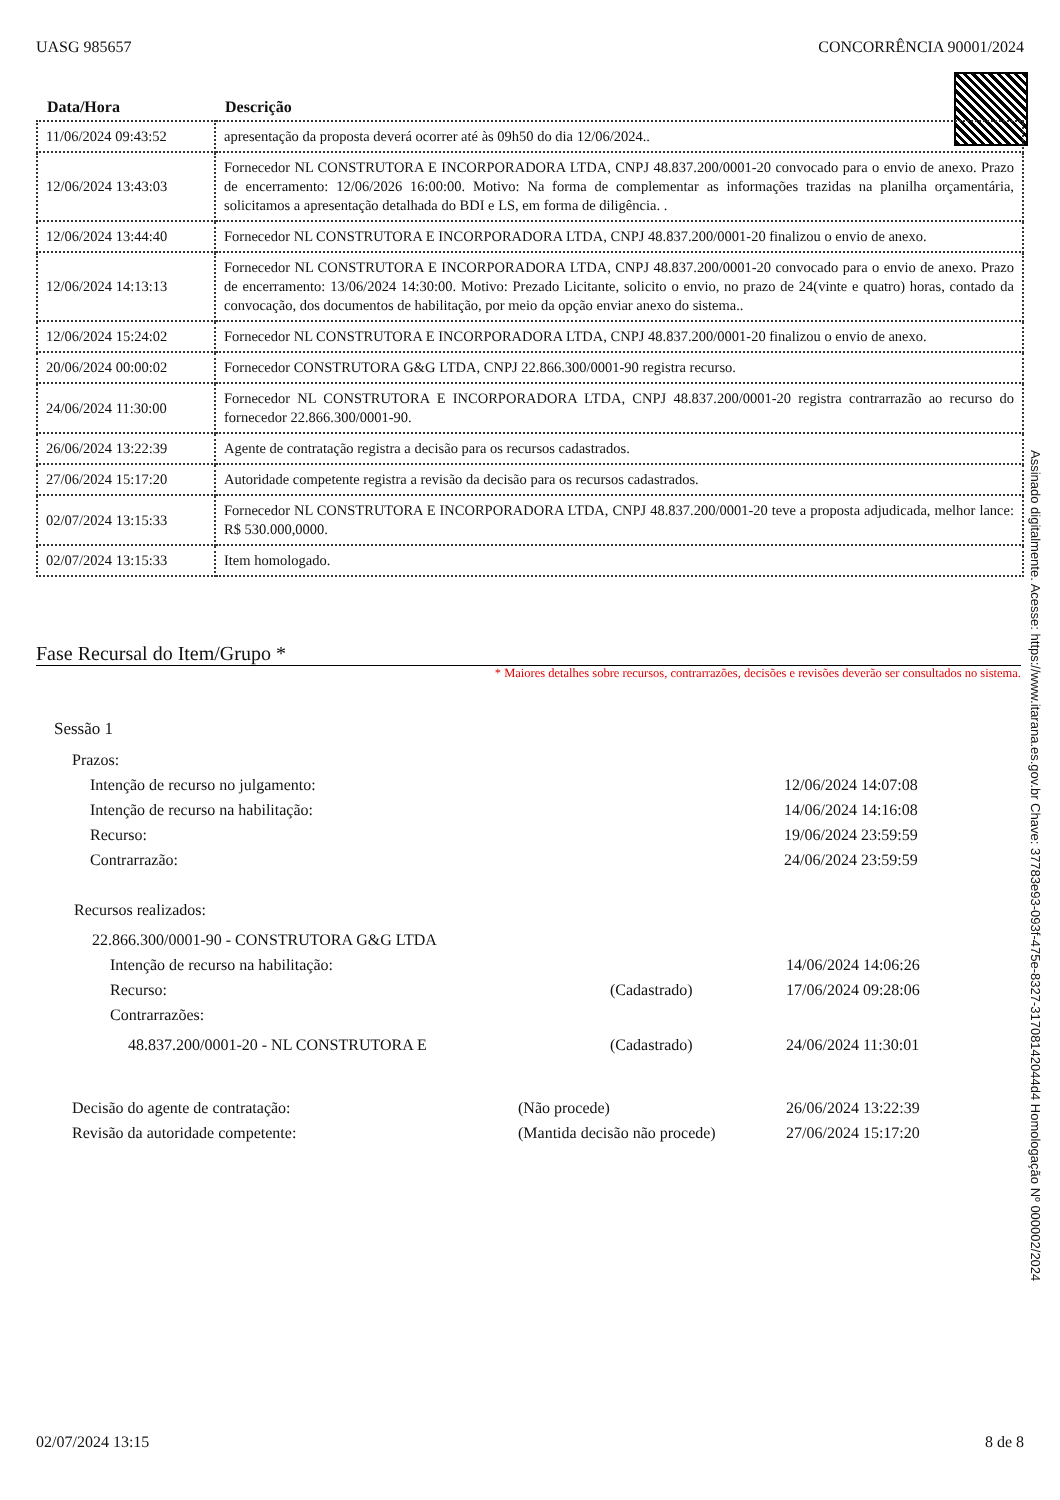UASG 985657 CONCORRÊNCIA 90001/2024
| Data/Hora | Descrição |
| --- | --- |
| 11/06/2024 09:43:52 | apresentação da proposta deverá ocorrer até às 09h50 do dia 12/06/2024.. |
| 12/06/2024 13:43:03 | Fornecedor NL CONSTRUTORA E INCORPORADORA LTDA, CNPJ 48.837.200/0001-20 convocado para o envio de anexo. Prazo de encerramento: 12/06/2026 16:00:00. Motivo: Na forma de complementar as informações trazidas na planilha orçamentária, solicitamos a apresentação detalhada do BDI e LS, em forma de diligência. . |
| 12/06/2024 13:44:40 | Fornecedor NL CONSTRUTORA E INCORPORADORA LTDA, CNPJ 48.837.200/0001-20 finalizou o envio de anexo. |
| 12/06/2024 14:13:13 | Fornecedor NL CONSTRUTORA E INCORPORADORA LTDA, CNPJ 48.837.200/0001-20 convocado para o envio de anexo. Prazo de encerramento: 13/06/2024 14:30:00. Motivo: Prezado Licitante, solicito o envio, no prazo de 24(vinte e quatro) horas, contado da convocação, dos documentos de habilitação, por meio da opção enviar anexo do sistema.. |
| 12/06/2024 15:24:02 | Fornecedor NL CONSTRUTORA E INCORPORADORA LTDA, CNPJ 48.837.200/0001-20 finalizou o envio de anexo. |
| 20/06/2024 00:00:02 | Fornecedor CONSTRUTORA G&G LTDA, CNPJ 22.866.300/0001-90 registra recurso. |
| 24/06/2024 11:30:00 | Fornecedor NL CONSTRUTORA E INCORPORADORA LTDA, CNPJ 48.837.200/0001-20 registra contrarrazão ao recurso do fornecedor 22.866.300/0001-90. |
| 26/06/2024 13:22:39 | Agente de contratação registra a decisão para os recursos cadastrados. |
| 27/06/2024 15:17:20 | Autoridade competente registra a revisão da decisão para os recursos cadastrados. |
| 02/07/2024 13:15:33 | Fornecedor NL CONSTRUTORA E INCORPORADORA LTDA, CNPJ 48.837.200/0001-20 teve a proposta adjudicada, melhor lance: R$ 530.000,0000. |
| 02/07/2024 13:15:33 | Item homologado. |
Fase Recursal do Item/Grupo *
* Maiores detalhes sobre recursos, contrarrazões, decisões e revisões deverão ser consultados no sistema.
Sessão 1
Prazos:
Intenção de recurso no julgamento: 12/06/2024 14:07:08
Intenção de recurso na habilitação: 14/06/2024 14:16:08
Recurso: 19/06/2024 23:59:59
Contrarrazão: 24/06/2024 23:59:59
Recursos realizados:
22.866.300/0001-90 - CONSTRUTORA G&G LTDA
Intenção de recurso na habilitação: 14/06/2024 14:06:26
Recurso: (Cadastrado) 17/06/2024 09:28:06
Contrarrazões:
48.837.200/0001-20 - NL CONSTRUTORA E (Cadastrado) 24/06/2024 11:30:01
Decisão do agente de contratação: (Não procede) 26/06/2024 13:22:39
Revisão da autoridade competente: (Mantida decisão não procede) 27/06/2024 15:17:20
Assinado digitalmente. Acesse: https://www.itarana.es.gov.br Chave: 37783e93-093f-475e-8327-31708142044d4 Homologação Nº 000002/2024
02/07/2024 13:15 8 de 8